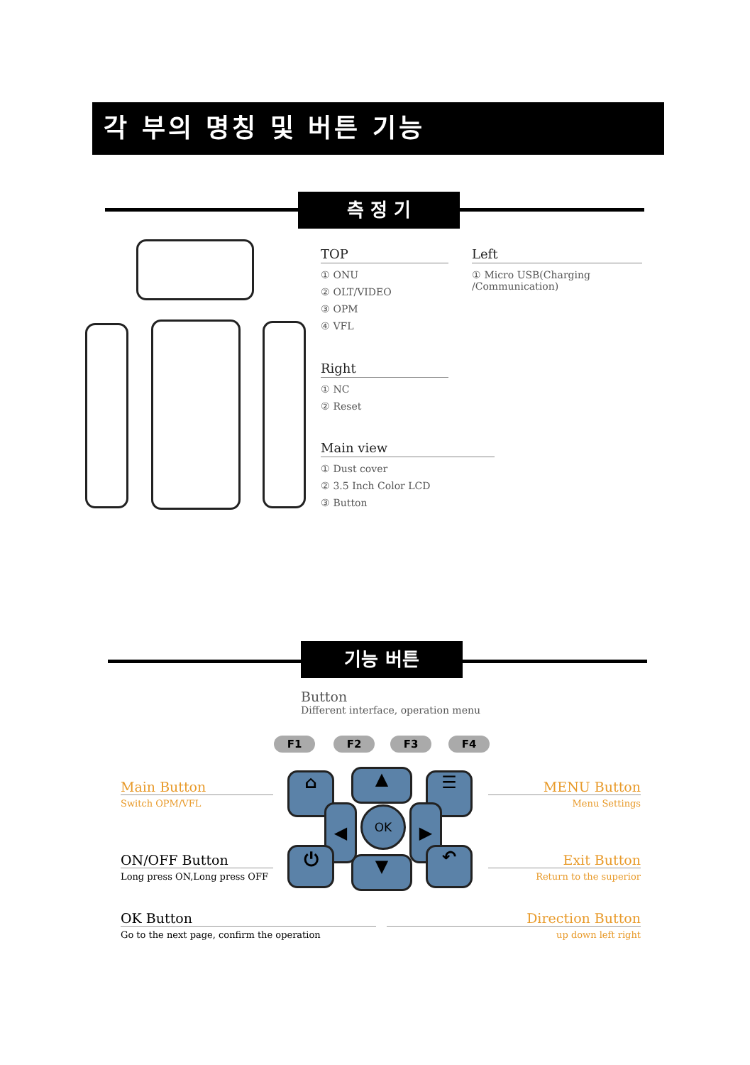각 부의 명칭 및 버튼 기능
측 정 기
TOP
① ONU
② OLT/VIDEO
③ OPM
④ VFL
Left
① Micro USB(Charging /Communication)
Right
① NC
② Reset
Main view
① Dust cover
② 3.5 Inch Color LCD
③ Button
기능 버튼
Button
Different interface, operation menu
F1 F2 F3 F4
⌂ ▲ ☰
◀ OK ▶
⏻ ▼ ↶
Main Button
Switch OPM/VFL
MENU Button
Menu Settings
ON/OFF Button
Long press ON,Long press OFF
Exit Button
Return to the superior
OK Button
Go to the next page, confirm the operation
Direction Button
up down left right